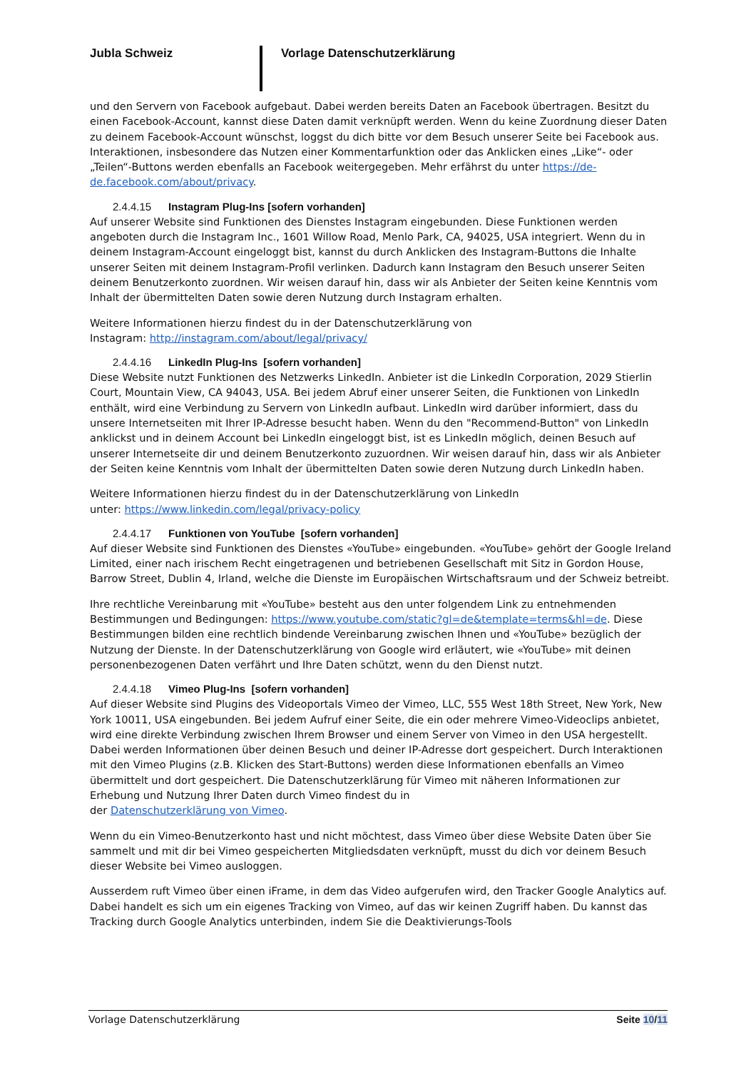Jubla Schweiz Vorlage Datenschutzerklärung
und den Servern von Facebook aufgebaut. Dabei werden bereits Daten an Facebook übertragen. Besitzt du einen Facebook-Account, kannst diese Daten damit verknüpft werden. Wenn du keine Zuordnung dieser Daten zu deinem Facebook-Account wünschst, loggst du dich bitte vor dem Besuch unserer Seite bei Facebook aus. Interaktionen, insbesondere das Nutzen einer Kommentarfunktion oder das Anklicken eines „Like“- oder „Teilen“-Buttons werden ebenfalls an Facebook weitergegeben. Mehr erfährst du unter https://de-de.facebook.com/about/privacy.
2.4.4.15 Instagram Plug-Ins [sofern vorhanden]
Auf unserer Website sind Funktionen des Dienstes Instagram eingebunden. Diese Funktionen werden angeboten durch die Instagram Inc., 1601 Willow Road, Menlo Park, CA, 94025, USA integriert. Wenn du in deinem Instagram-Account eingeloggt bist, kannst du durch Anklicken des Instagram-Buttons die Inhalte unserer Seiten mit deinem Instagram-Profil verlinken. Dadurch kann Instagram den Besuch unserer Seiten deinem Benutzerkonto zuordnen. Wir weisen darauf hin, dass wir als Anbieter der Seiten keine Kenntnis vom Inhalt der übermittelten Daten sowie deren Nutzung durch Instagram erhalten.
Weitere Informationen hierzu findest du in der Datenschutzerklärung von
Instagram: http://instagram.com/about/legal/privacy/
2.4.4.16 LinkedIn Plug-Ins [sofern vorhanden]
Diese Website nutzt Funktionen des Netzwerks LinkedIn. Anbieter ist die LinkedIn Corporation, 2029 Stierlin Court, Mountain View, CA 94043, USA. Bei jedem Abruf einer unserer Seiten, die Funktionen von LinkedIn enthält, wird eine Verbindung zu Servern von LinkedIn aufbaut. LinkedIn wird darüber informiert, dass du unsere Internetseiten mit Ihrer IP-Adresse besucht haben. Wenn du den "Recommend-Button" von LinkedIn anklickst und in deinem Account bei LinkedIn eingeloggt bist, ist es LinkedIn möglich, deinen Besuch auf unserer Internetseite dir und deinem Benutzerkonto zuzuordnen. Wir weisen darauf hin, dass wir als Anbieter der Seiten keine Kenntnis vom Inhalt der übermittelten Daten sowie deren Nutzung durch LinkedIn haben.
Weitere Informationen hierzu findest du in der Datenschutzerklärung von LinkedIn
unter: https://www.linkedin.com/legal/privacy-policy
2.4.4.17 Funktionen von YouTube [sofern vorhanden]
Auf dieser Website sind Funktionen des Dienstes «YouTube» eingebunden. «YouTube» gehört der Google Ireland Limited, einer nach irischem Recht eingetragenen und betriebenen Gesellschaft mit Sitz in Gordon House, Barrow Street, Dublin 4, Irland, welche die Dienste im Europäischen Wirtschaftsraum und der Schweiz betreibt.
Ihre rechtliche Vereinbarung mit «YouTube» besteht aus den unter folgendem Link zu entnehmenden Bestimmungen und Bedingungen: https://www.youtube.com/static?gl=de&template=terms&hl=de. Diese Bestimmungen bilden eine rechtlich bindende Vereinbarung zwischen Ihnen und «YouTube» bezüglich der Nutzung der Dienste. In der Datenschutzerklärung von Google wird erläutert, wie «YouTube» mit deinen personenbezogenen Daten verfährt und Ihre Daten schützt, wenn du den Dienst nutzt.
2.4.4.18 Vimeo Plug-Ins [sofern vorhanden]
Auf dieser Website sind Plugins des Videoportals Vimeo der Vimeo, LLC, 555 West 18th Street, New York, New York 10011, USA eingebunden. Bei jedem Aufruf einer Seite, die ein oder mehrere Vimeo-Videoclips anbietet, wird eine direkte Verbindung zwischen Ihrem Browser und einem Server von Vimeo in den USA hergestellt. Dabei werden Informationen über deinen Besuch und deiner IP-Adresse dort gespeichert. Durch Interaktionen mit den Vimeo Plugins (z.B. Klicken des Start-Buttons) werden diese Informationen ebenfalls an Vimeo übermittelt und dort gespeichert. Die Datenschutzerklärung für Vimeo mit näheren Informationen zur Erhebung und Nutzung Ihrer Daten durch Vimeo findest du in
der Datenschutzerklärung von Vimeo.
Wenn du ein Vimeo-Benutzerkonto hast und nicht möchtest, dass Vimeo über diese Website Daten über Sie sammelt und mit dir bei Vimeo gespeicherten Mitgliedsdaten verknüpft, musst du dich vor deinem Besuch dieser Website bei Vimeo ausloggen.
Ausserdem ruft Vimeo über einen iFrame, in dem das Video aufgerufen wird, den Tracker Google Analytics auf. Dabei handelt es sich um ein eigenes Tracking von Vimeo, auf das wir keinen Zugriff haben. Du kannst das Tracking durch Google Analytics unterbinden, indem Sie die Deaktivierungs-Tools
Vorlage Datenschutzerklärung Seite 10/11